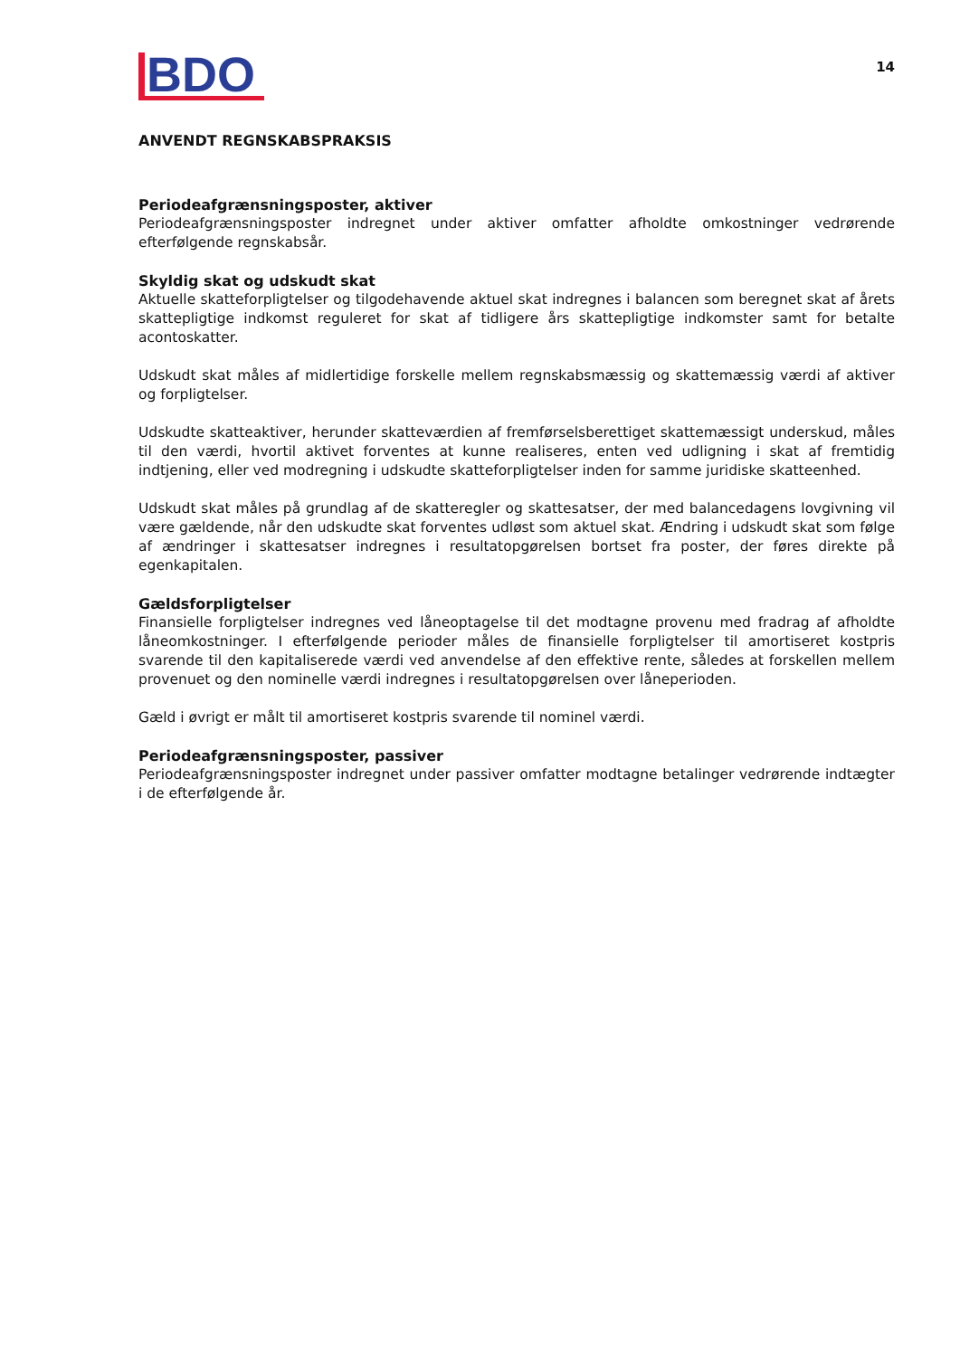BDO
14
ANVENDT REGNSKABSPRAKSIS
Periodeafgrænsningsposter, aktiver
Periodeafgrænsningsposter indregnet under aktiver omfatter afholdte omkostninger vedrørende efterfølgende regnskabsår.
Skyldig skat og udskudt skat
Aktuelle skatteforpligtelser og tilgodehavende aktuel skat indregnes i balancen som beregnet skat af årets skattepligtige indkomst reguleret for skat af tidligere års skattepligtige indkomster samt for betalte acontoskatter.
Udskudt skat måles af midlertidige forskelle mellem regnskabsmæssig og skattemæssig værdi af aktiver og forpligtelser.
Udskudte skatteaktiver, herunder skatteværdien af fremførselsberettiget skattemæssigt underskud, måles til den værdi, hvortil aktivet forventes at kunne realiseres, enten ved udligning i skat af fremtidig indtjening, eller ved modregning i udskudte skatteforpligtelser inden for samme juridiske skatteenhed.
Udskudt skat måles på grundlag af de skatteregler og skattesatser, der med balancedagens lovgivning vil være gældende, når den udskudte skat forventes udløst som aktuel skat. Ændring i udskudt skat som følge af ændringer i skattesatser indregnes i resultatopgørelsen bortset fra poster, der føres direkte på egenkapitalen.
Gældsforpligtelser
Finansielle forpligtelser indregnes ved låneoptagelse til det modtagne provenu med fradrag af afholdte låneomkostninger. I efterfølgende perioder måles de finansielle forpligtelser til amortiseret kostpris svarende til den kapitaliserede værdi ved anvendelse af den effektive rente, således at forskellen mellem provenuet og den nominelle værdi indregnes i resultatopgørelsen over låneperioden.
Gæld i øvrigt er målt til amortiseret kostpris svarende til nominel værdi.
Periodeafgrænsningsposter, passiver
Periodeafgrænsningsposter indregnet under passiver omfatter modtagne betalinger vedrørende indtægter i de efterfølgende år.